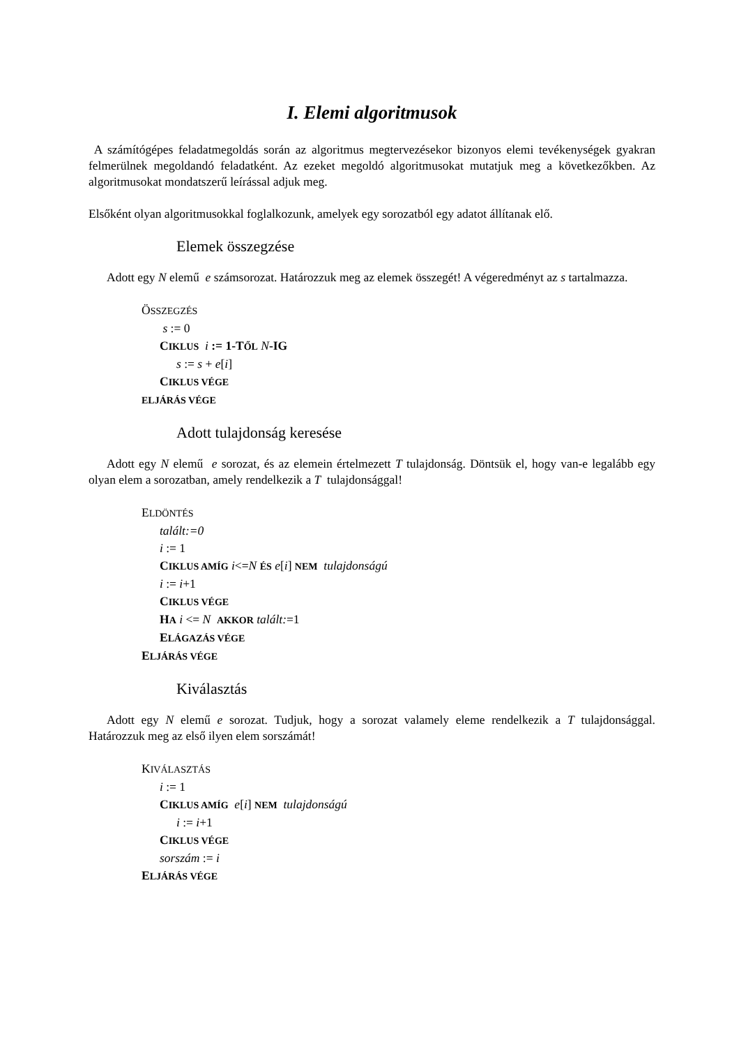I. Elemi algoritmusok
A számítógépes feladatmegoldás során az algoritmus megtervezésekor bizonyos elemi tevékenységek gyakran felmerülnek megoldandó feladatként. Az ezeket megoldó algoritmusokat mutatjuk meg a következőkben. Az algoritmusokat mondatszerű leírással adjuk meg.
Elsőként olyan algoritmusokkal foglalkozunk, amelyek egy sorozatból egy adatot állítanak elő.
Elemek összegzése
Adott egy N elemű e számsorozat. Határozzuk meg az elemek összegét! A végeredményt az s tartalmazza.
ÖSSZEGZÉS
s := 0
CIKLUS i := 1-T ŐL N-IG
s := s + e[i]
CIKLUS VÉGE
ELJÁRÁS VÉGE
Adott tulajdonság keresése
Adott egy N elemű e sorozat, és az elemein értelmezett T tulajdonság. Döntsük el, hogy van-e legalább egy olyan elem a sorozatban, amely rendelkezik a T tulajdonsággal!
ELDÖNTÉS
talált:=0
i := 1
CIKLUS AMÍG i<=N ÉS e[i] NEM tulajdonságú
i := i+1
CIKLUS VÉGE
HA i <= N AKKOR talált:=1
ELÁGAZÁS VÉGE
ELJÁRÁS VÉGE
Kiválasztás
Adott egy N elemű e sorozat. Tudjuk, hogy a sorozat valamely eleme rendelkezik a T tulajdonsággal. Határozzuk meg az első ilyen elem sorszámát!
KIVÁLASZTÁS
i := 1
CIKLUS AMÍG e[i] NEM tulajdonságú
i := i+1
CIKLUS VÉGE
sorszám := i
ELJÁRÁS VÉGE